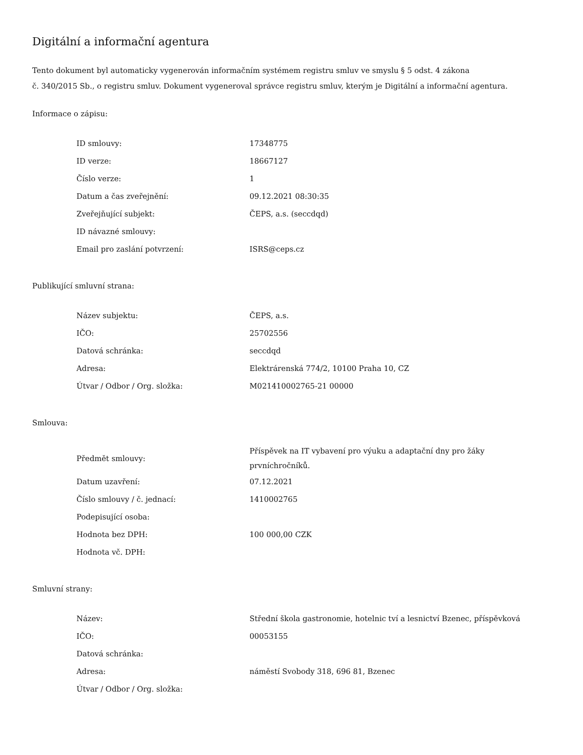Digitální a informační agentura
Tento dokument byl automaticky vygenerován informačním systémem registru smluv ve smyslu § 5 odst. 4 zákona
č. 340/2015 Sb., o registru smluv. Dokument vygeneroval správce registru smluv, kterým je Digitální a informační agentura.
Informace o zápisu:
| ID smlouvy: | 17348775 |
| ID verze: | 18667127 |
| Číslo verze: | 1 |
| Datum a čas zveřejnění: | 09.12.2021 08:30:35 |
| Zveřejňující subjekt: | ČEPS, a.s. (seccdqd) |
| ID návazné smlouvy: | |
| Email pro zaslání potvrzení: | ISRS@ceps.cz |
Publikující smluvní strana:
| Název subjektu: | ČEPS, a.s. |
| IČO: | 25702556 |
| Datová schránka: | seccdqd |
| Adresa: | Elektrárenská 774/2, 10100 Praha 10, CZ |
| Útvar / Odbor / Org. složka: | M021410002765-21 00000 |
Smlouva:
| Předmět smlouvy: | Příspěvek na IT vybavení pro výuku a adaptační dny pro žáky prvníchročníků. |
| Datum uzavření: | 07.12.2021 |
| Číslo smlouvy / č. jednací: | 1410002765 |
| Podepisující osoba: | |
| Hodnota bez DPH: | 100 000,00 CZK |
| Hodnota vč. DPH: | |
Smluvní strany:
| Název: | Střední škola gastronomie, hotelnic tví a lesnictví Bzenec, příspěvková |
| IČO: | 00053155 |
| Datová schránka: | |
| Adresa: | náměstí Svobody 318, 696 81, Bzenec |
| Útvar / Odbor / Org. složka: | |